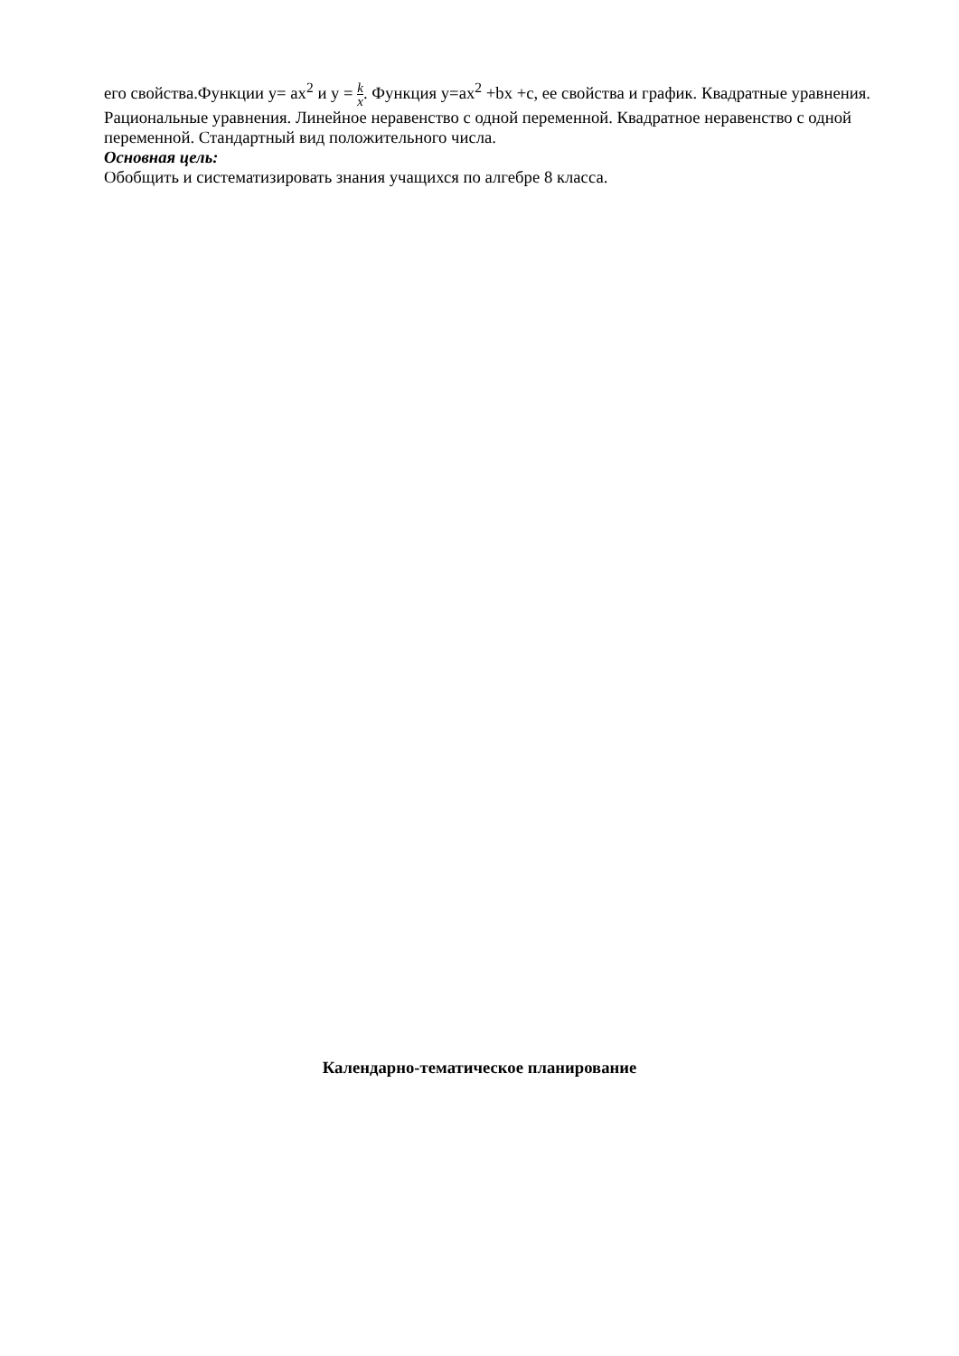его свойства.Функции y= ax<sup>2</sup> и y = k x. Функция y=ax<sup>2</sup> +bx +c, ее свойства и график. Квадратные уравнения. Рациональные уравнения. Линейное неравенство с одной переменной. Квадратное неравенство с одной переменной. Стандартный вид положительного числа.
Основная цель:
Обобщить и систематизировать знания учащихся по алгебре 8 класса.
Календарно-тематическое планирование